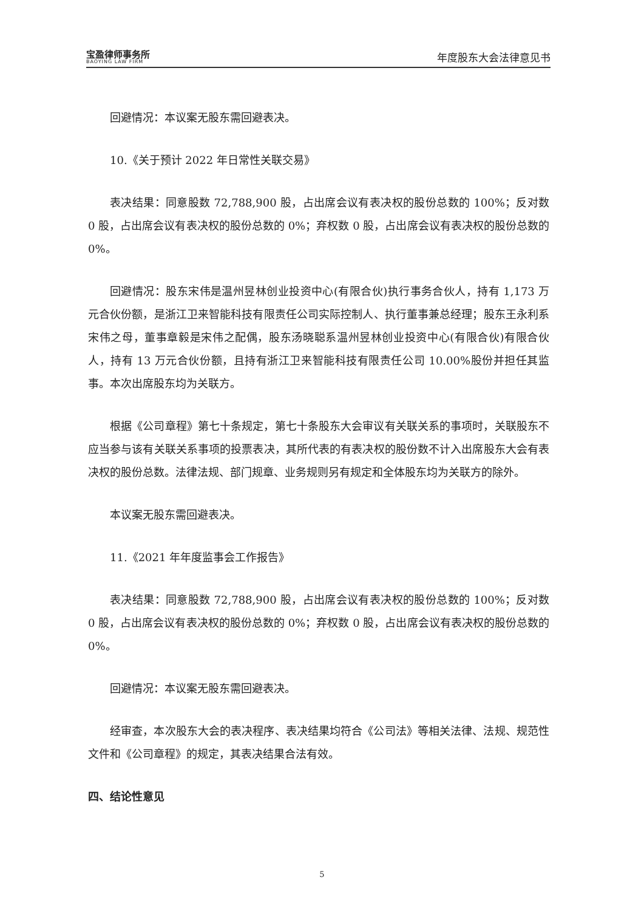宝盈律师事务所
BAOYING LAW FIRM
年度股东大会法律意见书
回避情况：本议案无股东需回避表决。
10.《关于预计 2022 年日常性关联交易》
表决结果：同意股数 72,788,900 股，占出席会议有表决权的股份总数的 100%；反对数 0 股，占出席会议有表决权的股份总数的 0%；弃权数 0 股，占出席会议有表决权的股份总数的 0%。
回避情况：股东宋伟是温州昱林创业投资中心(有限合伙)执行事务合伙人，持有 1,173 万元合伙份额，是浙江卫来智能科技有限责任公司实际控制人、执行董事兼总经理；股东王永利系宋伟之母，董事章毅是宋伟之配偶，股东汤晓聪系温州昱林创业投资中心(有限合伙)有限合伙人，持有 13 万元合伙份额，且持有浙江卫来智能科技有限责任公司 10.00%股份并担任其监事。本次出席股东均为关联方。
根据《公司章程》第七十条规定，第七十条股东大会审议有关联关系的事项时，关联股东不应当参与该有关联关系事项的投票表决，其所代表的有表决权的股份数不计入出席股东大会有表决权的股份总数。法律法规、部门规章、业务规则另有规定和全体股东均为关联方的除外。
本议案无股东需回避表决。
11.《2021 年年度监事会工作报告》
表决结果：同意股数 72,788,900 股，占出席会议有表决权的股份总数的 100%；反对数 0 股，占出席会议有表决权的股份总数的 0%；弃权数 0 股，占出席会议有表决权的股份总数的 0%。
回避情况：本议案无股东需回避表决。
经审查，本次股东大会的表决程序、表决结果均符合《公司法》等相关法律、法规、规范性文件和《公司章程》的规定，其表决结果合法有效。
四、结论性意见
5